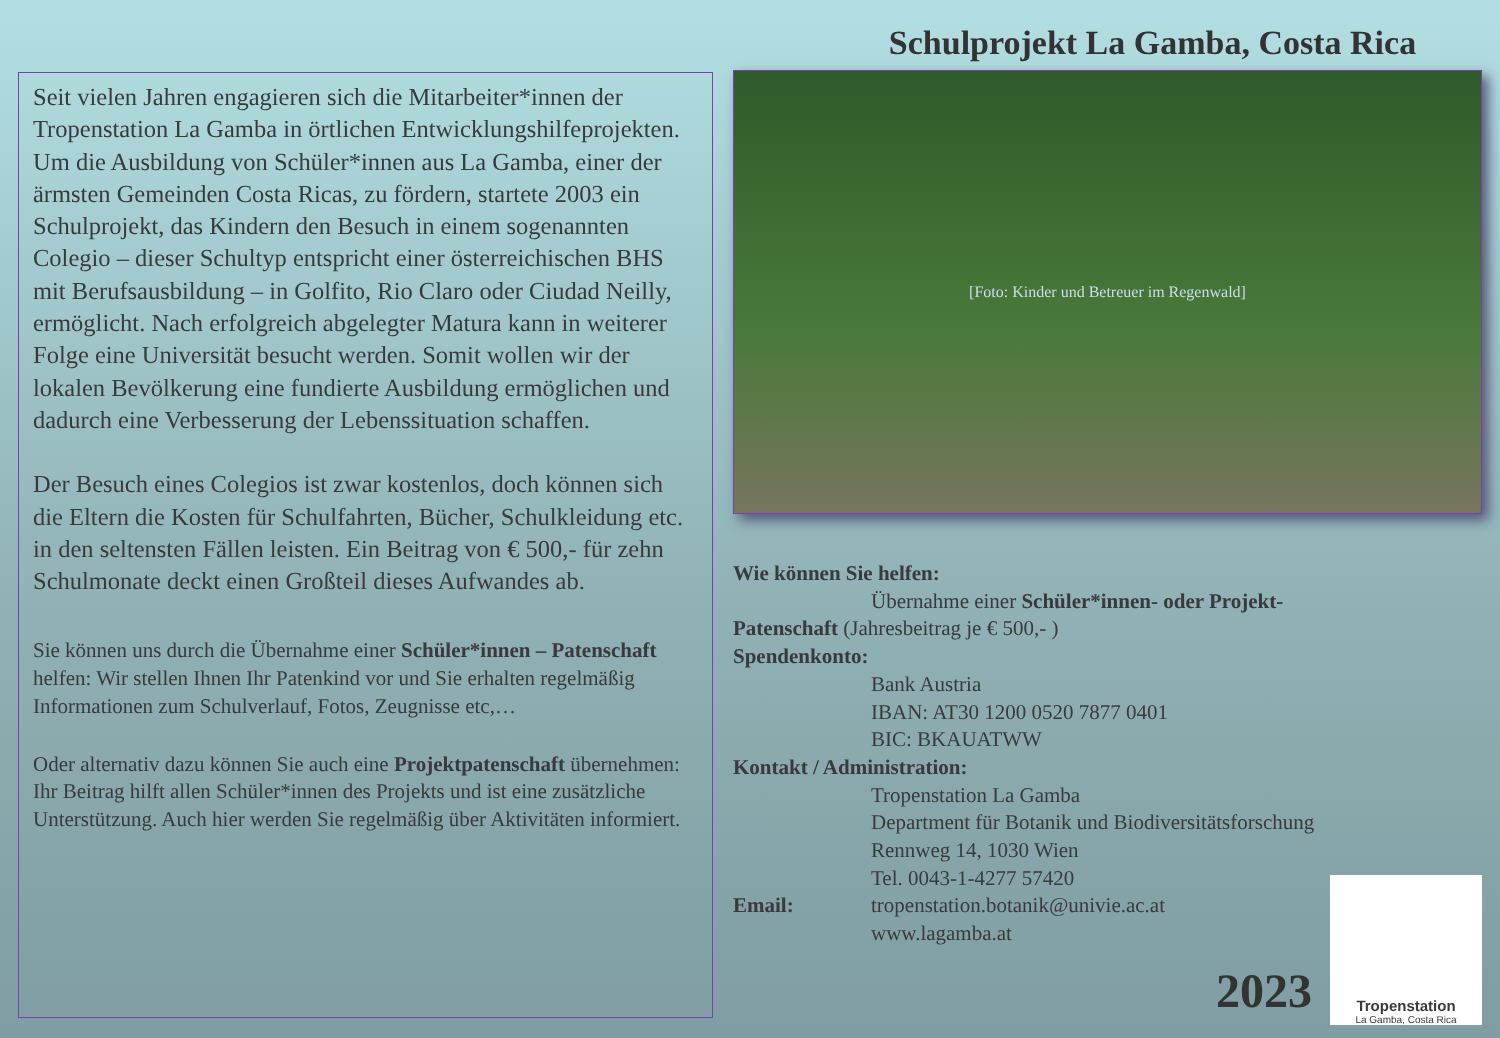Seit vielen Jahren engagieren sich die Mitarbeiter*innen der Tropenstation La Gamba in örtlichen Entwicklungshilfeprojekten.
Um die Ausbildung von Schüler*innen aus La Gamba, einer der ärmsten Gemeinden Costa Ricas, zu fördern, startete 2003 ein Schulprojekt, das Kindern den Besuch in einem sogenannten Colegio – dieser Schultyp entspricht einer österreichischen BHS mit Berufsausbildung – in Golfito, Rio Claro oder Ciudad Neilly, ermöglicht. Nach erfolgreich abgelegter Matura kann in weiterer Folge eine Universität besucht werden. Somit wollen wir der lokalen Bevölkerung eine fundierte Ausbildung ermöglichen und dadurch eine Verbesserung der Lebenssituation schaffen.
Der Besuch eines Colegios ist zwar kostenlos, doch können sich die Eltern die Kosten für Schulfahrten, Bücher, Schulkleidung etc. in den seltensten Fällen leisten. Ein Beitrag von € 500,- für zehn Schulmonate deckt einen Großteil dieses Aufwandes ab.
Sie können uns durch die Übernahme einer Schüler*innen – Patenschaft helfen: Wir stellen Ihnen Ihr Patenkind vor und Sie erhalten regelmäßig Informationen zum Schulverlauf, Fotos, Zeugnisse etc,…
Oder alternativ dazu können Sie auch eine Projektpatenschaft übernehmen: Ihr Beitrag hilft allen Schüler*innen des Projekts und ist eine zusätzliche Unterstützung. Auch hier werden Sie regelmäßig über Aktivitäten informiert.
Schulprojekt La Gamba, Costa Rica
[Foto: Kinder und Betreuer im Regenwald]
Wie können Sie helfen:
Übernahme einer Schüler*innen- oder Projekt-
Patenschaft (Jahresbeitrag je € 500,- )
Spendenkonto:
Bank Austria
IBAN: AT30 1200 0520 7877 0401
BIC: BKAUATWW
Kontakt / Administration:
Tropenstation La Gamba
Department für Botanik und Biodiversitätsforschung
Rennweg 14, 1030 Wien
Tel. 0043-1-4277 57420
Email: tropenstation.botanik@univie.ac.at
www.lagamba.at
2023
Tropenstation
La Gamba, Costa Rica